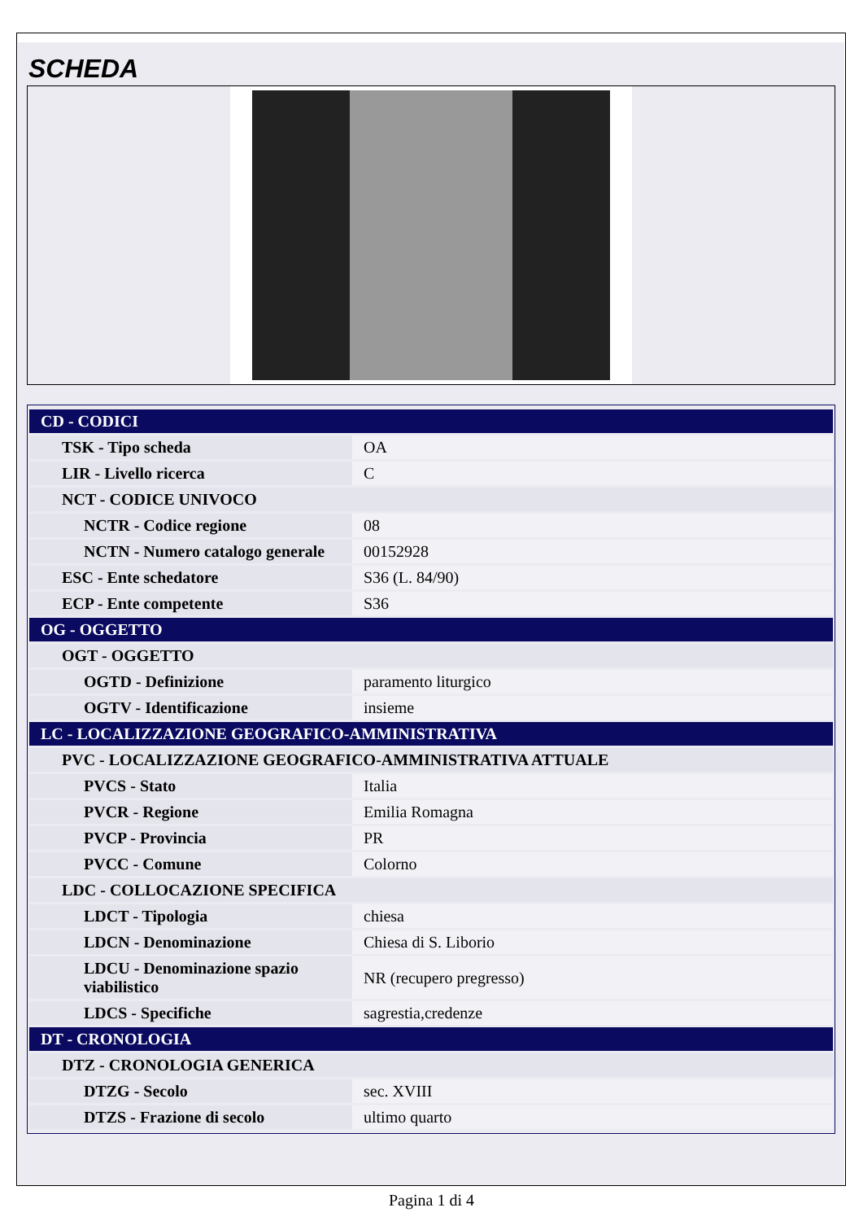SCHEDA
| CD - CODICI | |
| TSK - Tipo scheda | OA |
| LIR - Livello ricerca | C |
| NCT - CODICE UNIVOCO | |
| NCTR - Codice regione | 08 |
| NCTN - Numero catalogo generale | 00152928 |
| ESC - Ente schedatore | S36 (L. 84/90) |
| ECP - Ente competente | S36 |
| OG - OGGETTO | |
| OGT - OGGETTO | |
| OGTD - Definizione | paramento liturgico |
| OGTV - Identificazione | insieme |
| LC - LOCALIZZAZIONE GEOGRAFICO-AMMINISTRATIVA | |
| PVC - LOCALIZZAZIONE GEOGRAFICO-AMMINISTRATIVA ATTUALE | |
| PVCS - Stato | Italia |
| PVCR - Regione | Emilia Romagna |
| PVCP - Provincia | PR |
| PVCC - Comune | Colorno |
| LDC - COLLOCAZIONE SPECIFICA | |
| LDCT - Tipologia | chiesa |
| LDCN - Denominazione | Chiesa di S. Liborio |
| LDCU - Denominazione spazio viabilistico | NR (recupero pregresso) |
| LDCS - Specifiche | sagrestia,credenze |
| DT - CRONOLOGIA | |
| DTZ - CRONOLOGIA GENERICA | |
| DTZG - Secolo | sec. XVIII |
| DTZS - Frazione di secolo | ultimo quarto |
Pagina 1 di 4